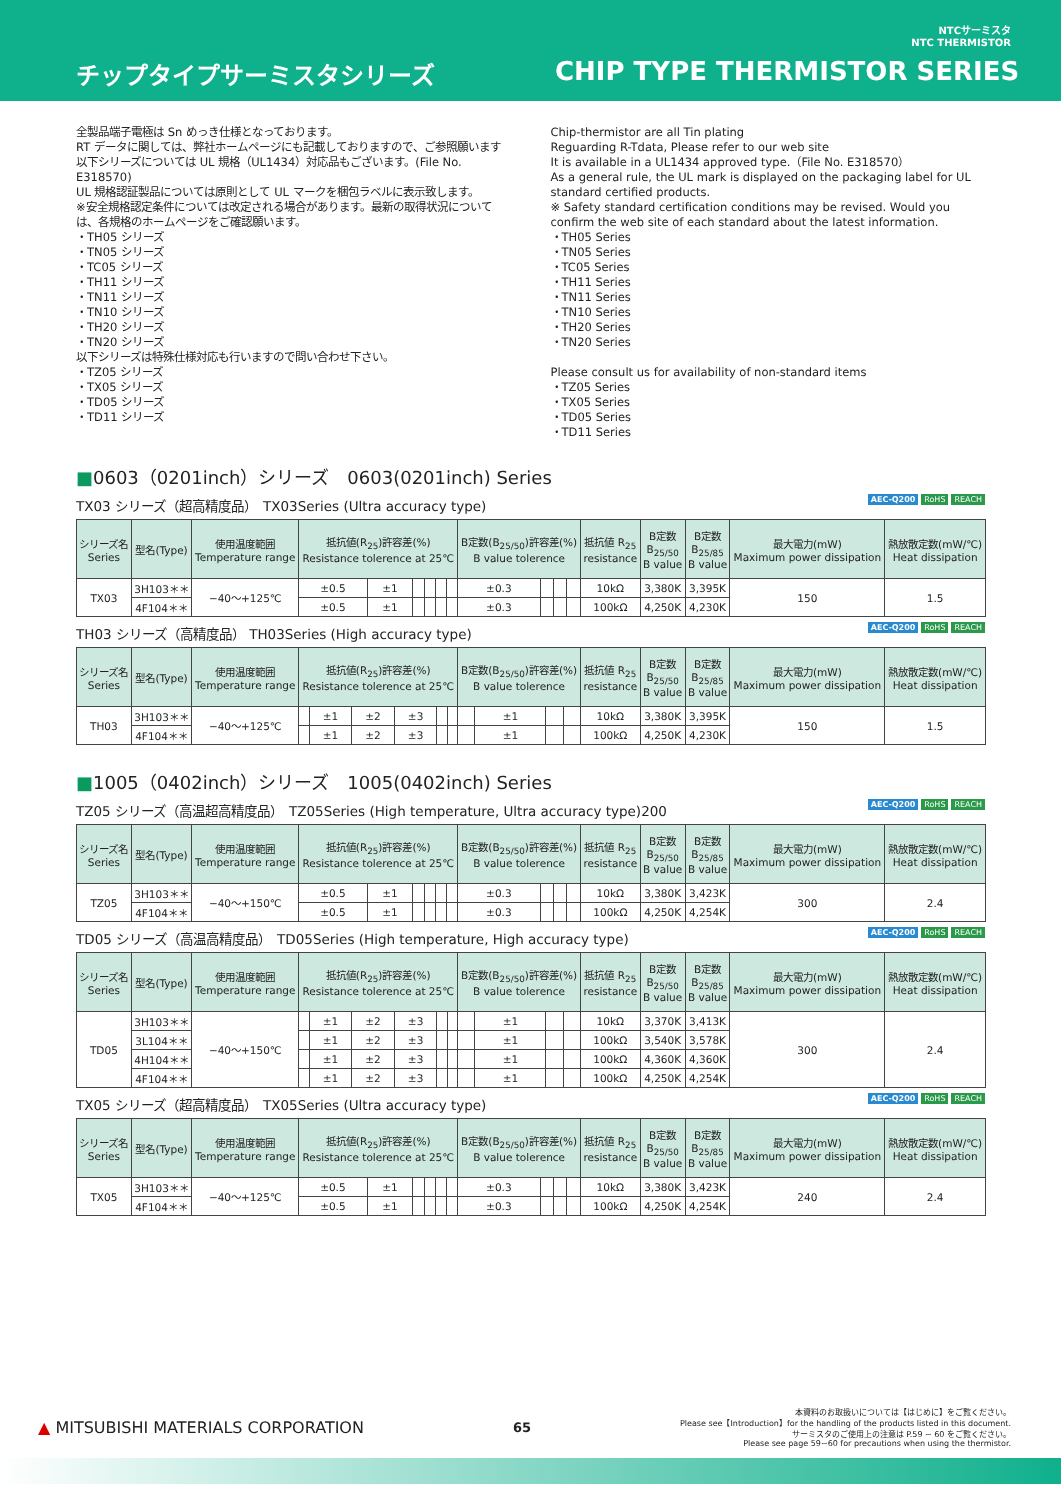NTCサーミスタ
NTC THERMISTOR
チップタイプサーミスタシリーズ CHIP TYPE THERMISTOR SERIES
全製品端子電極は Sn めっき仕様となっております。
RT データに関しては、弊社ホームページにも記載しておりますので、ご参照願います
以下シリーズについては UL 規格（UL1434）対応品もございます。(File No. E318570)
UL 規格認証製品については原則として UL マークを梱包ラベルに表示致します。
※安全規格認定条件については改定される場合があります。最新の取得状況については、各規格のホームページをご確認願います。
・TH05 シリーズ
・TN05 シリーズ
・TC05 シリーズ
・TH11 シリーズ
・TN11 シリーズ
・TN10 シリーズ
・TH20 シリーズ
・TN20 シリーズ
以下シリーズは特殊仕様対応も行いますので問い合わせ下さい。
・TZ05 シリーズ
・TX05 シリーズ
・TD05 シリーズ
・TD11 シリーズ
Chip-thermistor are all Tin plating
Reguarding R-Tdata, Please refer to our web site
It is available in a UL1434 approved type.（File No. E318570）
As a general rule, the UL mark is displayed on the packaging label for UL standard certified products.
※ Safety standard certification conditions may be revised. Would you confirm the web site of each standard about the latest information.
・TH05 Series
・TN05 Series
・TC05 Series
・TH11 Series
・TN11 Series
・TN10 Series
・TH20 Series
・TN20 Series
Please consult us for availability of non-standard items
・TZ05 Series
・TX05 Series
・TD05 Series
・TD11 Series
■0603（0201inch）シリーズ　0603(0201inch) Series
TX03 シリーズ（超高精度品）　TX03Series (Ultra accuracy type) AEC-Q200 RoHS REACH
| シリーズ名 Series | 型名(Type) | 使用温度範囲 Temperature range | 抵抗値(R<sub>25</sub>)許容差(%) Resistance tolerence at 25℃ | | | | | | B定数(B<sub>25/50</sub>)許容差(%) B value tolerence | | | | 抵抗値 R<sub>25</sub> resistance | B定数 B<sub>25/50</sub> B value | B定数 B<sub>25/85</sub> B value | 最大電力(mW) Maximum power dissipation | 熱放散定数(mW/℃) Heat dissipation |
| --- | --- | --- | --- | --- | --- | --- | --- | --- | --- | --- | --- | --- | --- | --- | --- | --- | --- |
| TX03 | 3H103＊＊ | −40～+125℃ | ±0.5 | ±1 | | | | | ±0.3 | | | | 10kΩ | 3,380K | 3,395K | 150 | 1.5 |
| | 4F104＊＊ | | ±0.5 | ±1 | | | | | ±0.3 | | | | 100kΩ | 4,250K | 4,230K | | |
TH03 シリーズ（高精度品） TH03Series (High accuracy type) AEC-Q200 RoHS REACH
| シリーズ名 Series | 型名(Type) | 使用温度範囲 Temperature range | 抵抗値(R<sub>25</sub>)許容差(%) Resistance tolerence at 25℃ | | | | | | B定数(B<sub>25/50</sub>)許容差(%) B value tolerence | | | | 抵抗値 R<sub>25</sub> resistance | B定数 B<sub>25/50</sub> B value | B定数 B<sub>25/85</sub> B value | 最大電力(mW) Maximum power dissipation | 熱放散定数(mW/℃) Heat dissipation |
| --- | --- | --- | --- | --- | --- | --- | --- | --- | --- | --- | --- | --- | --- | --- | --- | --- | --- |
| TH03 | 3H103＊＊ | −40～+125℃ | | ±1 | ±2 | ±3 | | | | ±1 | | | 10kΩ | 3,380K | 3,395K | 150 | 1.5 |
| | 4F104＊＊ | | | ±1 | ±2 | ±3 | | | | ±1 | | | 100kΩ | 4,250K | 4,230K | | |
■1005（0402inch）シリーズ　1005(0402inch) Series
TZ05 シリーズ（高温超高精度品）　TZ05Series (High temperature, Ultra accuracy type)200 AEC-Q200 RoHS REACH
| シリーズ名 Series | 型名(Type) | 使用温度範囲 Temperature range | 抵抗値(R<sub>25</sub>)許容差(%) Resistance tolerence at 25℃ | | | | | | B定数(B<sub>25/50</sub>)許容差(%) B value tolerence | | | | 抵抗値 R<sub>25</sub> resistance | B定数 B<sub>25/50</sub> B value | B定数 B<sub>25/85</sub> B value | 最大電力(mW) Maximum power dissipation | 熱放散定数(mW/℃) Heat dissipation |
| --- | --- | --- | --- | --- | --- | --- | --- | --- | --- | --- | --- | --- | --- | --- | --- | --- | --- |
| TZ05 | 3H103＊＊ | −40～+150℃ | ±0.5 | ±1 | | | | | ±0.3 | | | | 10kΩ | 3,380K | 3,423K | 300 | 2.4 |
| | 4F104＊＊ | | ±0.5 | ±1 | | | | | ±0.3 | | | | 100kΩ | 4,250K | 4,254K | | |
TD05 シリーズ（高温高精度品）　TD05Series (High temperature, High accuracy type) AEC-Q200 RoHS REACH
| シリーズ名 Series | 型名(Type) | 使用温度範囲 Temperature range | 抵抗値(R<sub>25</sub>)許容差(%) Resistance tolerence at 25℃ | | | | | | B定数(B<sub>25/50</sub>)許容差(%) B value tolerence | | | | 抵抗値 R<sub>25</sub> resistance | B定数 B<sub>25/50</sub> B value | B定数 B<sub>25/85</sub> B value | 最大電力(mW) Maximum power dissipation | 熱放散定数(mW/℃) Heat dissipation |
| --- | --- | --- | --- | --- | --- | --- | --- | --- | --- | --- | --- | --- | --- | --- | --- | --- | --- |
| TD05 | 3H103＊＊ | −40～+150℃ | | ±1 | ±2 | ±3 | | | | ±1 | | | 10kΩ | 3,370K | 3,413K | 300 | 2.4 |
| | 3L104＊＊ | | | ±1 | ±2 | ±3 | | | | ±1 | | | 100kΩ | 3,540K | 3,578K | | |
| | 4H104＊＊ | | | ±1 | ±2 | ±3 | | | | ±1 | | | 100kΩ | 4,360K | 4,360K | | |
| | 4F104＊＊ | | | ±1 | ±2 | ±3 | | | | ±1 | | | 100kΩ | 4,250K | 4,254K | | |
TX05 シリーズ（超高精度品）　TX05Series (Ultra accuracy type) AEC-Q200 RoHS REACH
| シリーズ名 Series | 型名(Type) | 使用温度範囲 Temperature range | 抵抗値(R<sub>25</sub>)許容差(%) Resistance tolerence at 25℃ | | | | | | B定数(B<sub>25/50</sub>)許容差(%) B value tolerence | | | | 抵抗値 R<sub>25</sub> resistance | B定数 B<sub>25/50</sub> B value | B定数 B<sub>25/85</sub> B value | 最大電力(mW) Maximum power dissipation | 熱放散定数(mW/℃) Heat dissipation |
| --- | --- | --- | --- | --- | --- | --- | --- | --- | --- | --- | --- | --- | --- | --- | --- | --- | --- |
| TX05 | 3H103＊＊ | −40～+125℃ | ±0.5 | ±1 | | | | | ±0.3 | | | | 10kΩ | 3,380K | 3,423K | 240 | 2.4 |
| | 4F104＊＊ | | ±0.5 | ±1 | | | | | ±0.3 | | | | 100kΩ | 4,250K | 4,254K | | |
▲ MITSUBISHI MATERIALS CORPORATION 65 本資料のお取扱いについては【はじめに】をご覧ください。
Please see【Introduction】for the handling of the products listed in this document.
サーミスタのご使用上の注意は P.59 ~ 60 をご覧ください。
Please see page 59~60 for precautions when using the thermistor.